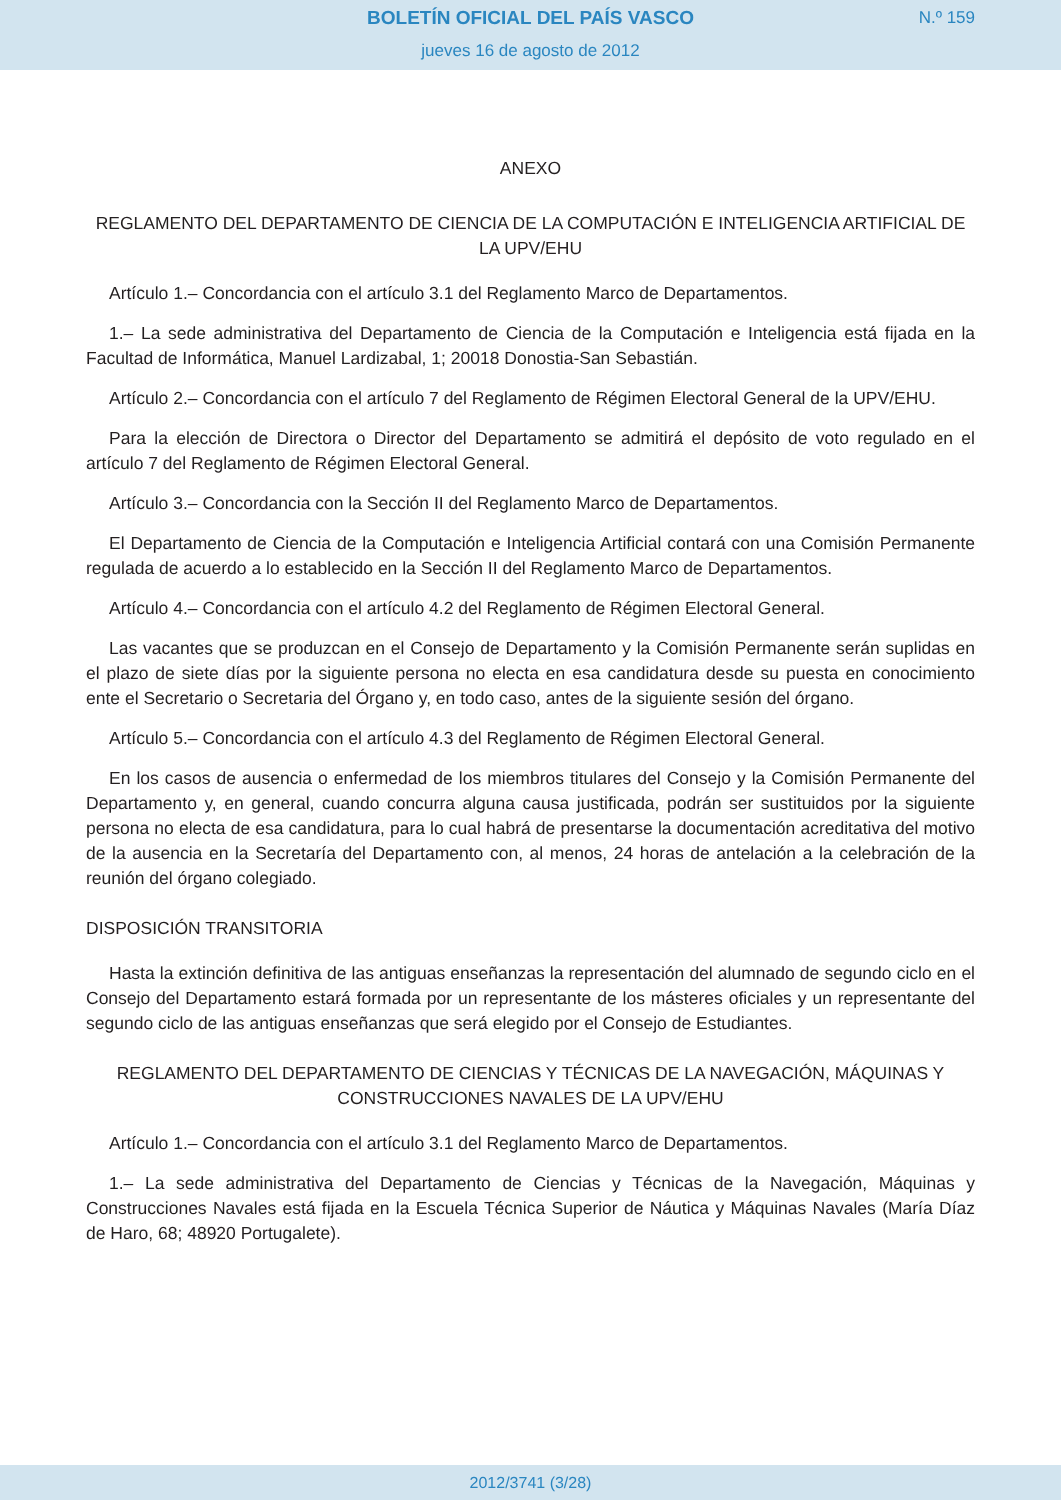BOLETÍN OFICIAL DEL PAÍS VASCO
N.º 159
jueves 16 de agosto de 2012
ANEXO
REGLAMENTO DEL DEPARTAMENTO DE CIENCIA DE LA COMPUTACIÓN E INTELIGENCIA ARTIFICIAL DE LA UPV/EHU
Artículo 1.– Concordancia con el artículo 3.1 del Reglamento Marco de Departamentos.
1.– La sede administrativa del Departamento de Ciencia de la Computación e Inteligencia está fijada en la Facultad de Informática, Manuel Lardizabal, 1; 20018 Donostia-San Sebastián.
Artículo 2.– Concordancia con el artículo 7 del Reglamento de Régimen Electoral General de la UPV/EHU.
Para la elección de Directora o Director del Departamento se admitirá el depósito de voto regulado en el artículo 7 del Reglamento de Régimen Electoral General.
Artículo 3.– Concordancia con la Sección II del Reglamento Marco de Departamentos.
El Departamento de Ciencia de la Computación e Inteligencia Artificial contará con una Comisión Permanente regulada de acuerdo a lo establecido en la Sección II del Reglamento Marco de Departamentos.
Artículo 4.– Concordancia con el artículo 4.2 del Reglamento de Régimen Electoral General.
Las vacantes que se produzcan en el Consejo de Departamento y la Comisión Permanente serán suplidas en el plazo de siete días por la siguiente persona no electa en esa candidatura desde su puesta en conocimiento ente el Secretario o Secretaria del Órgano y, en todo caso, antes de la siguiente sesión del órgano.
Artículo 5.– Concordancia con el artículo 4.3 del Reglamento de Régimen Electoral General.
En los casos de ausencia o enfermedad de los miembros titulares del Consejo y la Comisión Permanente del Departamento y, en general, cuando concurra alguna causa justificada, podrán ser sustituidos por la siguiente persona no electa de esa candidatura, para lo cual habrá de presentarse la documentación acreditativa del motivo de la ausencia en la Secretaría del Departamento con, al menos, 24 horas de antelación a la celebración de la reunión del órgano colegiado.
DISPOSICIÓN TRANSITORIA
Hasta la extinción definitiva de las antiguas enseñanzas la representación del alumnado de segundo ciclo en el Consejo del Departamento estará formada por un representante de los másteres oficiales y un representante del segundo ciclo de las antiguas enseñanzas que será elegido por el Consejo de Estudiantes.
REGLAMENTO DEL DEPARTAMENTO DE CIENCIAS Y TÉCNICAS DE LA NAVEGACIÓN, MÁQUINAS Y CONSTRUCCIONES NAVALES DE LA UPV/EHU
Artículo 1.– Concordancia con el artículo 3.1 del Reglamento Marco de Departamentos.
1.– La sede administrativa del Departamento de Ciencias y Técnicas de la Navegación, Máquinas y Construcciones Navales está fijada en la Escuela Técnica Superior de Náutica y Máquinas Navales (María Díaz de Haro, 68; 48920 Portugalete).
2012/3741 (3/28)